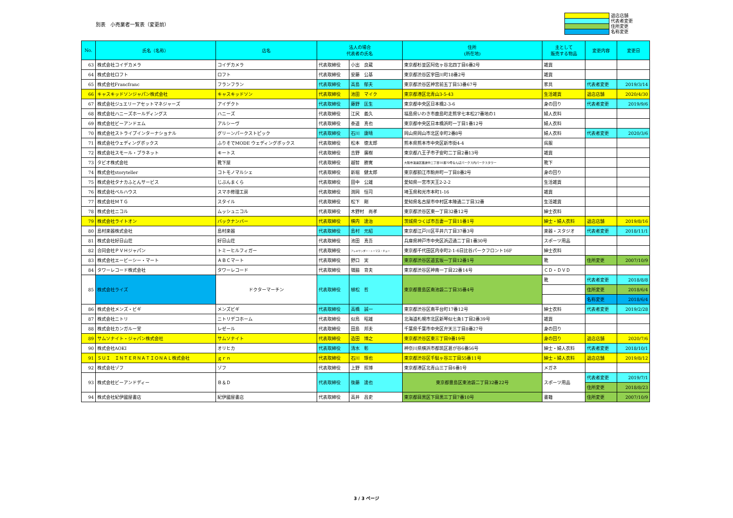別表　小売業者一覧表（変更前）
退店店舗
代表者変更
住所変更
名称変更
| No. | 氏名（名称） | 店名 | 法人の場合 代表者の氏名 | | 住所 (所在地) | 主として 販売する物品 | 変更内容 | 変更日 |
| --- | --- | --- | --- | --- | --- | --- | --- | --- |
| 63 | 株式会社コイデカメラ | コイデカメラ | 代表取締役 | 小出 良蔵 | 東京都杉並区阿佐ヶ谷北四丁目6番2号 | 雑貨 | | |
| 64 | 株式会社ロフト | ロフト | 代表取締役 | 安藤 公基 | 東京都渋谷区宇田川町18番2号 | 雑貨 | | |
| 65 | 株式会社Francfranc | フランフラン | 代表取締役 | 高島 郁夫 | 東京都渋谷区神宮前五丁目53番67号 | 家具 | 代表者変更 | 2019/3/14 |
| 66 | キャスキッドソンジャパン株式会社 | キャスキッドソン | 代表取締役 | 池田 マイク | 東京都港区北青山3-5-43 | 生活雑貨 | 退店店舗 | 2020/4/30 |
| 67 | 株式会社ジュエリーアセットマネジャーズ | アイデクト | 代表取締役 | 藤野 匡生 | 東京都中央区日本橋2-3-6 | 身の回り | 代表者変更 | 2019/9/6 |
| 68 | 株式会社ハニーズホールディングス | ハニーズ | 代表取締役 | 江尻 義久 | 福島県いわき市鹿島町走熊字七本松27番地の1 | 婦人衣料 | | |
| 69 | 株式会社ビーアンドエム | アルシーヴ | 代表取締役 | 泰道 真也 | 東京都中央区日本橋浜町一丁目1番12号 | 婦人衣料 | | |
| 70 | 株式会社ストライプインターナショナル | グリーンパークストピック | 代表取締役 | 石川 康晴 | 岡山県岡山市北区幸町2番8号 | 婦人衣料 | 代表者変更 | 2020/3/6 |
| 71 | 株式会社ウェディングボックス | ふりそでMODE ウェディングボックス | 代表取締役 | 松本 徳太郎 | 熊本県熊本市中央区新市街4-4 | 呉服 | | |
| 72 | 株式会社スモール・プラネット | キートス | 代表取締役 | 吉野 廣樹 | 東京都八王子市子安町二丁目2番13号 | 雑貨 | | |
| 73 | タビオ株式会社 | 靴下屋 | 代表取締役 | 越智 勝寛 | 大阪市浪速区難波中二丁目10番70号なんばパークス内パークスタワー | 靴下 | | |
| 74 | 株式会社storyteller | コトモノマルシェ | 代表取締役 | 新堀 健太郎 | 東京都狛江市駒井町一丁目8番2号 | 身の回り | | |
| 75 | 株式会社タナカふとんサービス | じぶんまくら | 代表取締役 | 田中 公雄 | 愛知県一宮市天王2-2-2 | 生活雑貨 | | |
| 76 | 株式会社ベルハウス | スマホ修理工房 | 代表取締役 | 渕岡 恒司 | 埼玉県和光市本町1-16 | 雑貨 | | |
| 77 | 株式会社ＭＴＧ | スタイル | 代表取締役 | 松下 剛 | 愛知県名古屋市中村区本陣通二丁目32番 | 生活雑貨 | | |
| 78 | 株式会社ニコル | ムッシュニコル | 代表取締役 | 木野村 尚孝 | 東京都渋谷区東一丁目32番12号 | 紳士衣料 | | |
| 79 | 株式会社ライトオン | バックナンバー | 代表取締役 | 横内 達治 | 茨城県つくば市吾妻一丁目11番1号 | 紳士・婦人衣料 | 退店店舗 | 2019/8/16 |
| 80 | 島村楽器株式会社 | 島村楽器 | 代表取締役 | 島村 元紹 | 東京都江戸川区平井六丁目37番3号 | 楽器・スタジオ | 代表者変更 | 2018/11/1 |
| 81 | 株式会社好日山荘 | 好日山荘 | 代表取締役 | 池田 真吾 | 兵庫県神戸市中央区浜辺通二丁目1番30号 | スポーツ用品 | | |
| 82 | 合同会社ＰＶＨジャパン | トミーヒルフィガー | 代表取締役 | アレキサンダー・トーマス・チュー | 東京都千代田区内幸町2-1-6日比谷パークフロント16F | 紳士衣料 | | |
| 83 | 株式会社エービーシー・マート | ＡＢＣマート | 代表取締役 | 野口 実 | 東京都渋谷区道玄坂一丁目12番1号 | 靴 | 住所変更 | 2007/10/9 |
| 84 | タワーレコード株式会社 | タワーレコード | 代表取締役 | 嶺脇 育夫 | 東京都渋谷区神南一丁目22番14号 | ＣＤ・ＤＶＤ | | |
| 85 | 株式会社ライズ | ドクターマーチン | 代表取締役 | 植松 哲 | 東京都豊島区南池袋二丁目35番4号 | 靴 | 代表者変更 | 2018/8/8 |
| | | | | | | | 住所変更 | 2018/6/4 |
| | | | | | | | 名称変更 | 2018/6/4 |
| 86 | 株式会社メンズ・ビギ | メンズビギ | 代表取締役 | 高橋 誠一 | 東京都渋谷区南平台町17番12号 | 紳士衣料 | 代表者変更 | 2019/2/28 |
| 87 | 株式会社ニトリ | ニトリデコホーム | 代表取締役 | 似鳥 昭雄 | 北海道札幌市北区新琴似七条1丁目2番39号 | 雑貨 | | |
| 88 | 株式会社カンガルー堂 | レゼール | 代表取締役 | 田島 邦夫 | 千葉県千葉市中央区弁天三丁目8番27号 | 身の回り | | |
| 89 | サムソナイト・ジャパン株式会社 | サムソナイト | 代表取締役 | 造田 博之 | 東京都渋谷区東三丁目9番19号 | 身の回り | 退店店舗 | 2020/7/6 |
| 90 | 株式会社AOKI | オリヒカ | 代表取締役 | 清水 彰 | 神奈川県横浜市都筑区葛が谷6番56号 | 紳士・婦人衣料 | 代表者変更 | 2018/10/1 |
| 91 | ＳＵＩ ＩＮＴＥＲＮＡＴＩＯＮＡＬ株式会社 | ｇｒｎ | 代表取締役 | 石川 琢也 | 東京都渋谷区千駄ヶ谷三丁目55番11号 | 紳士・婦人衣料 | 退店店舗 | 2019/8/12 |
| 92 | 株式会社ゾフ | ゾフ | 代表取締役 | 上野 照博 | 東京都港区北青山三丁目6番1号 | メガネ | | |
| 93 | 株式会社ビーアンドディー | Ｂ＆Ｄ | 代表取締役 | 後藤 達也 | 東京都豊島区東池袋二丁目32番22号 | スポーツ用品 | 代表者変更 | 2019/7/1 |
| | | | | | | | 住所変更 | 2018/8/23 |
| 94 | 株式会社紀伊國屋書店 | 紀伊國屋書店 | 代表取締役 | 高井 昌史 | 東京都目黒区下目黒三丁目7番10号 | 書籍 | 住所変更 | 2007/10/9 |
3 / 3 ページ